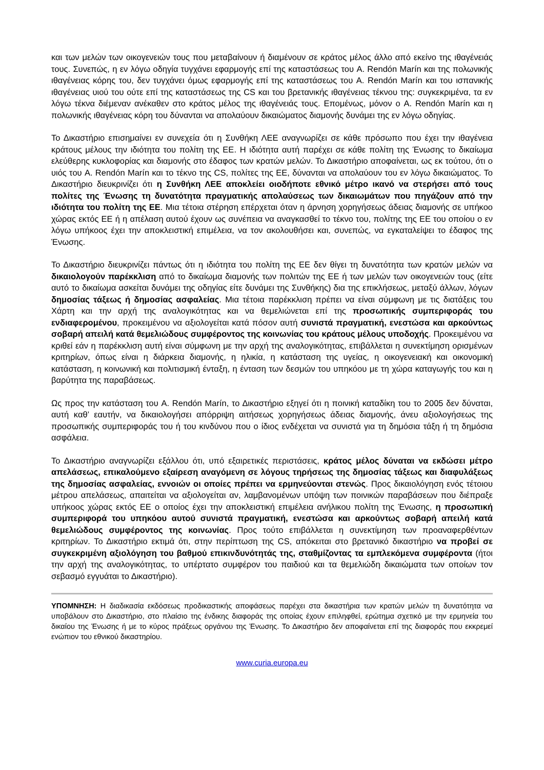και των μελών των οικογενειών τους που μεταβαίνουν ή διαμένουν σε κράτος μέλος άλλο από εκείνο της ιθαγένειάς τους. Συνεπώς, η εν λόγω οδηγία τυγχάνει εφαρμογής επί της καταστάσεως του A. Rendón Marín και της πολωνικής ιθαγένειας κόρης του, δεν τυγχάνει όμως εφαρμογής επί της καταστάσεως του A. Rendón Marín και του ισπανικής ιθαγένειας υιού του ούτε επί της καταστάσεως της CS και του βρετανικής ιθαγένειας τέκνου της: συγκεκριμένα, τα εν λόγω τέκνα διέμεναν ανέκαθεν στο κράτος μέλος της ιθαγένειάς τους. Επομένως, μόνον ο A. Rendón Marín και η πολωνικής ιθαγένειας κόρη του δύνανται να απολαύουν δικαιώματος διαμονής δυνάμει της εν λόγω οδηγίας.
Το Δικαστήριο επισημαίνει εν συνεχεία ότι η Συνθήκη ΛΕΕ αναγνωρίζει σε κάθε πρόσωπο που έχει την ιθαγένεια κράτους μέλους την ιδιότητα του πολίτη της ΕΕ. Η ιδιότητα αυτή παρέχει σε κάθε πολίτη της Ένωσης το δικαίωμα ελεύθερης κυκλοφορίας και διαμονής στο έδαφος των κρατών μελών. Το Δικαστήριο αποφαίνεται, ως εκ τούτου, ότι ο υιός του A. Rendón Marín και το τέκνο της CS, πολίτες της ΕΕ, δύνανται να απολαύουν του εν λόγω δικαιώματος. Το Δικαστήριο διευκρινίζει ότι η Συνθήκη ΛΕΕ αποκλείει οιοδήποτε εθνικό μέτρο ικανό να στερήσει από τους πολίτες της Ένωσης τη δυνατότητα πραγματικής απολαύσεως των δικαιωμάτων που πηγάζουν από την ιδιότητα του πολίτη της ΕΕ. Μια τέτοια στέρηση επέρχεται όταν η άρνηση χορηγήσεως άδειας διαμονής σε υπήκοο χώρας εκτός ΕΕ ή η απέλαση αυτού έχουν ως συνέπεια να αναγκασθεί το τέκνο του, πολίτης της ΕΕ του οποίου ο εν λόγω υπήκοος έχει την αποκλειστική επιμέλεια, να τον ακολουθήσει και, συνεπώς, να εγκαταλείψει το έδαφος της Ένωσης.
Το Δικαστήριο διευκρινίζει πάντως ότι η ιδιότητα του πολίτη της ΕΕ δεν θίγει τη δυνατότητα των κρατών μελών να δικαιολογούν παρέκκλιση από το δικαίωμα διαμονής των πολιτών της ΕΕ ή των μελών των οικογενειών τους (είτε αυτό το δικαίωμα ασκείται δυνάμει της οδηγίας είτε δυνάμει της Συνθήκης) δια της επικλήσεως, μεταξύ άλλων, λόγων δημοσίας τάξεως ή δημοσίας ασφαλείας. Μια τέτοια παρέκκλιση πρέπει να είναι σύμφωνη με τις διατάξεις του Χάρτη και την αρχή της αναλογικότητας και να θεμελιώνεται επί της προσωπικής συμπεριφοράς του ενδιαφερομένου, προκειμένου να αξιολογείται κατά πόσον αυτή συνιστά πραγματική, ενεστώσα και αρκούντως σοβαρή απειλή κατά θεμελιώδους συμφέροντος της κοινωνίας του κράτους μέλους υποδοχής. Προκειμένου να κριθεί εάν η παρέκκλιση αυτή είναι σύμφωνη με την αρχή της αναλογικότητας, επιβάλλεται η συνεκτίμηση ορισμένων κριτηρίων, όπως είναι η διάρκεια διαμονής, η ηλικία, η κατάσταση της υγείας, η οικογενειακή και οικονομική κατάσταση, η κοινωνική και πολιτισμική ένταξη, η ένταση των δεσμών του υπηκόου με τη χώρα καταγωγής του και η βαρύτητα της παραβάσεως.
Ως προς την κατάσταση του A. Rendón Marín, το Δικαστήριο εξηγεί ότι η ποινική καταδίκη του το 2005 δεν δύναται, αυτή καθ’ εαυτήν, να δικαιολογήσει απόρριψη αιτήσεως χορηγήσεως άδειας διαμονής, άνευ αξιολογήσεως της προσωπικής συμπεριφοράς του ή του κινδύνου που ο ίδιος ενδέχεται να συνιστά για τη δημόσια τάξη ή τη δημόσια ασφάλεια.
Το Δικαστήριο αναγνωρίζει εξάλλου ότι, υπό εξαιρετικές περιστάσεις, κράτος μέλος δύναται να εκδώσει μέτρο απελάσεως, επικαλούμενο εξαίρεση αναγόμενη σε λόγους τηρήσεως της δημοσίας τάξεως και διαφυλάξεως της δημοσίας ασφαλείας, εννοιών οι οποίες πρέπει να ερμηνεύονται στενώς. Προς δικαιολόγηση ενός τέτοιου μέτρου απελάσεως, απαιτείται να αξιολογείται αν, λαμβανομένων υπόψη των ποινικών παραβάσεων που διέπραξε υπήκοος χώρας εκτός ΕΕ ο οποίος έχει την αποκλειστική επιμέλεια ανήλικου πολίτη της Ένωσης, η προσωπική συμπεριφορά του υπηκόου αυτού συνιστά πραγματική, ενεστώσα και αρκούντως σοβαρή απειλή κατά θεμελιώδους συμφέροντος της κοινωνίας. Προς τούτο επιβάλλεται η συνεκτίμηση των προαναφερθέντων κριτηρίων. Το Δικαστήριο εκτιμά ότι, στην περίπτωση της CS, απόκειται στο βρετανικό δικαστήριο να προβεί σε συγκεκριμένη αξιολόγηση του βαθμού επικινδυνότητάς της, σταθμίζοντας τα εμπλεκόμενα συμφέροντα (ήτοι την αρχή της αναλογικότητας, το υπέρτατο συμφέρον του παιδιού και τα θεμελιώδη δικαιώματα των οποίων τον σεβασμό εγγυάται το Δικαστήριο).
ΥΠΟΜΝΗΣΗ: Η διαδικασία εκδόσεως προδικαστικής αποφάσεως παρέχει στα δικαστήρια των κρατών μελών τη δυνατότητα να υποβάλουν στο Δικαστήριο, στο πλαίσιο της ένδικης διαφοράς της οποίας έχουν επιληφθεί, ερώτημα σχετικό με την ερμηνεία του δικαίου της Ένωσης ή με το κύρος πράξεως οργάνου της Ένωσης. Το Δικαστήριο δεν αποφαίνεται επί της διαφοράς που εκκρεμεί ενώπιον του εθνικού δικαστηρίου.
www.curia.europa.eu